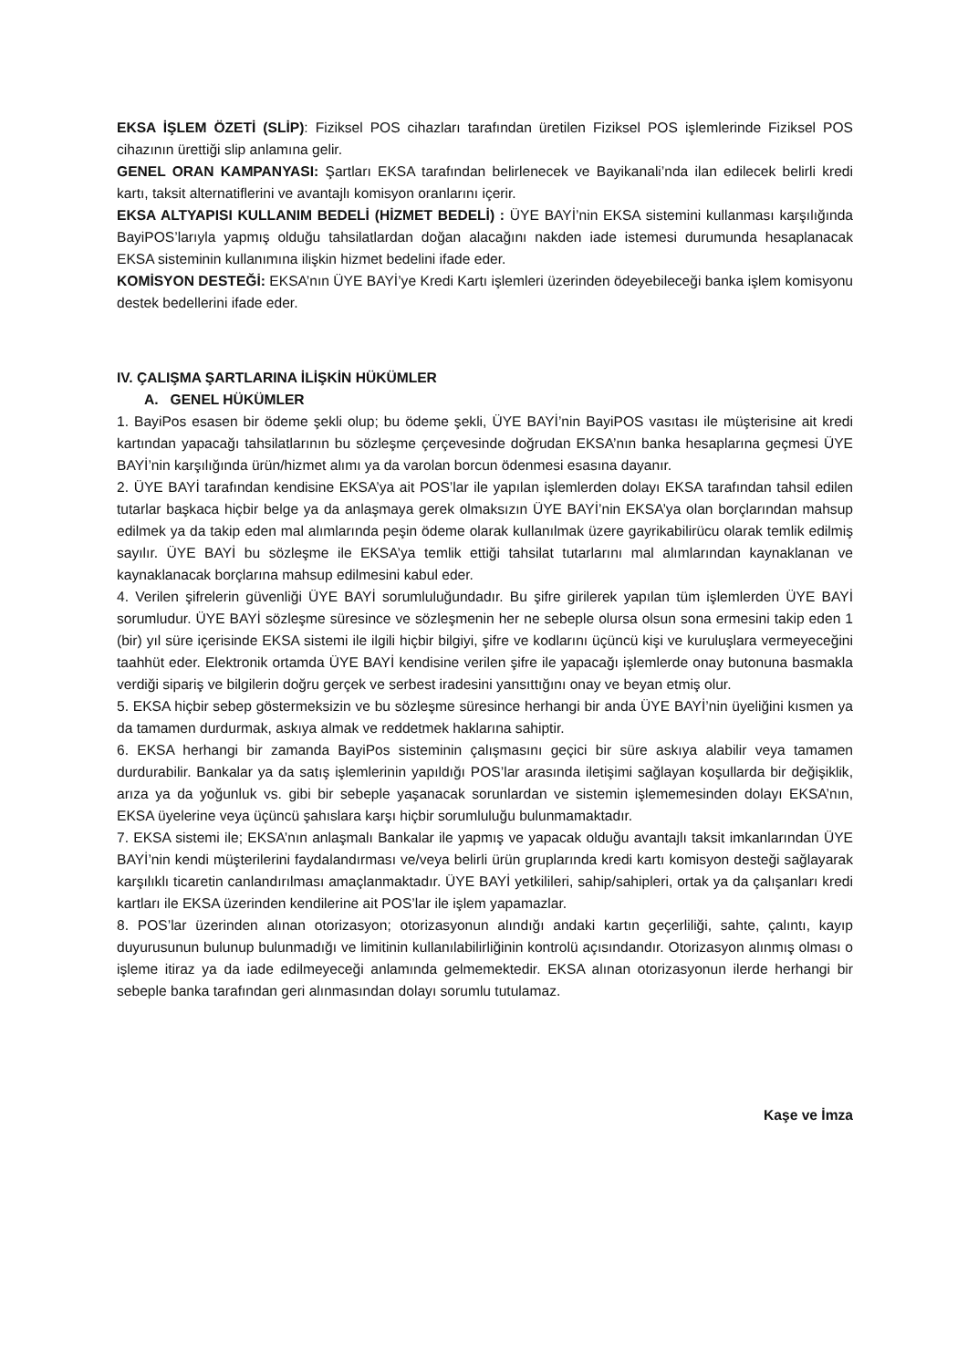EKSA İŞLEM ÖZETİ (SLİP): Fiziksel POS cihazları tarafından üretilen Fiziksel POS işlemlerinde Fiziksel POS cihazının ürettiği slip anlamına gelir.
GENEL ORAN KAMPANYASI: Şartları EKSA tarafından belirlenecek ve Bayikanali’nda ilan edilecek belirli kredi kartı, taksit alternatiflerini ve avantajlı komisyon oranlarını içerir.
EKSA ALTYAPISI KULLANIM BEDELİ (HİZMET BEDELİ) : ÜYE BAYİ’nin EKSA sistemini kullanması karşılığında BayiPOS’larıyla yapmış olduğu tahsilatlardan doğan alacağını nakden iade istemesi durumunda hesaplanacak EKSA sisteminin kullanımına ilişkin hizmet bedelini ifade eder.
KOMİSYON DESTEĞİ: EKSA’nın ÜYE BAYİ’ye Kredi Kartı işlemleri üzerinden ödeyebileceği banka işlem komisyonu destek bedellerini ifade eder.
IV. ÇALIŞMA ŞARTLARINA İLİŞKİN HÜKÜMLER
A. GENEL HÜKÜMLER
1. BayiPos esasen bir ödeme şekli olup; bu ödeme şekli, ÜYE BAYİ’nin BayiPOS vasıtası ile müşterisine ait kredi kartından yapacağı tahsilatlarının bu sözleşme çerçevesinde doğrudan EKSA’nın banka hesaplarına geçmesi ÜYE BAYİ’nin karşılığında ürün/hizmet alımı ya da varolan borcun ödenmesi esasına dayanır.
2. ÜYE BAYİ tarafından kendisine EKSA’ya ait POS’lar ile yapılan işlemlerden dolayı EKSA tarafından tahsil edilen tutarlar başkaca hiçbir belge ya da anlaşmaya gerek olmaksızın ÜYE BAYİ’nin EKSA’ya olan borçlarından mahsup edilmek ya da takip eden mal alımlarında peşin ödeme olarak kullanılmak üzere gayrikabilirücu olarak temlik edilmiş sayılır. ÜYE BAYİ bu sözleşme ile EKSA’ya temlik ettiği tahsilat tutarlarını mal alımlarından kaynaklanan ve kaynaklanacak borçlarına mahsup edilmesini kabul eder.
4. Verilen şifrelerin güvenliği ÜYE BAYİ sorumluluğundadır. Bu şifre girilerek yapılan tüm işlemlerden ÜYE BAYİ sorumludur. ÜYE BAYİ sözleşme süresince ve sözleşmenin her ne sebeple olursa olsun sona ermesini takip eden 1 (bir) yıl süre içerisinde EKSA sistemi ile ilgili hiçbir bilgiyi, şifre ve kodlarını üçüncü kişi ve kuruluşlara vermeyeceğini taahhüt eder. Elektronik ortamda ÜYE BAYİ kendisine verilen şifre ile yapacağı işlemlerde onay butonuna basmakla verdiği sipariş ve bilgilerin doğru gerçek ve serbest iradesini yansıttığını onay ve beyan etmiş olur.
5. EKSA hiçbir sebep göstermeksizin ve bu sözleşme süresince herhangi bir anda ÜYE BAYİ’nin üyeliğini kısmen ya da tamamen durdurmak, askıya almak ve reddetmek haklarına sahiptir.
6. EKSA herhangi bir zamanda BayiPos sisteminin çalışmasını geçici bir süre askıya alabilir veya tamamen durdurabilir. Bankalar ya da satış işlemlerinin yapıldığı POS’lar arasında iletişimi sağlayan koşullarda bir değişiklik, arıza ya da yoğunluk vs. gibi bir sebeple yaşanacak sorunlardan ve sistemin işlememesinden dolayı EKSA’nın, EKSA üyelerine veya üçüncü şahıslara karşı hiçbir sorumluluğu bulunmamaktadır.
7. EKSA sistemi ile; EKSA’nın anlaşmalı Bankalar ile yapmış ve yapacak olduğu avantajlı taksit imkanlarından ÜYE BAYİ’nin kendi müşterilerini faydalandırması ve/veya belirli ürün gruplarında kredi kartı komisyon desteği sağlayarak karşılıklı ticaretin canlandırılması amaçlanmaktadır. ÜYE BAYİ yetkilileri, sahip/sahipleri, ortak ya da çalışanları kredi kartları ile EKSA üzerinden kendilerine ait POS’lar ile işlem yapamazlar.
8. POS’lar üzerinden alınan otorizasyon; otorizasyonun alındığı andaki kartın geçerliliği, sahte, çalıntı, kayıp duyurusunun bulunup bulunmadığı ve limitinin kullanılabilirliğinin kontrolü açısındandır. Otorizasyon alınmış olması o işleme itiraz ya da iade edilmeyeceği anlamında gelmemektedir. EKSA alınan otorizasyonun ilerde herhangi bir sebeple banka tarafından geri alınmasından dolayı sorumlu tutulamaz.
Kaşe ve İmza